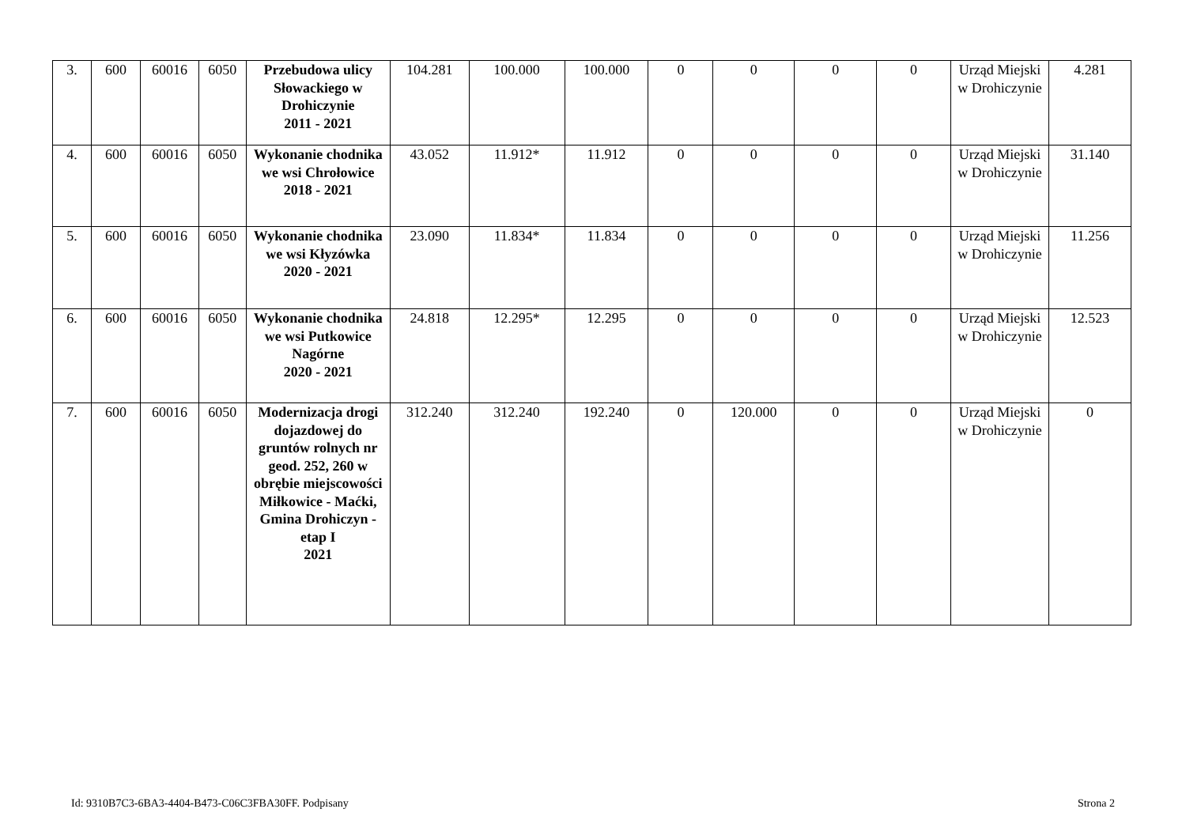| 3. | 600 | 60016 | 6050 | Przebudowa ulicy Słowackiego w Drohiczynie 2011 - 2021 | 104.281 | 100.000 | 100.000 | 0 | 0 | 0 | 0 | Urząd Miejski w Drohiczynie | 4.281 |
| 4. | 600 | 60016 | 6050 | Wykonanie chodnika we wsi Chrołowice 2018 - 2021 | 43.052 | 11.912* | 11.912 | 0 | 0 | 0 | 0 | Urząd Miejski w Drohiczynie | 31.140 |
| 5. | 600 | 60016 | 6050 | Wykonanie chodnika we wsi Kłyzówka 2020 - 2021 | 23.090 | 11.834* | 11.834 | 0 | 0 | 0 | 0 | Urząd Miejski w Drohiczynie | 11.256 |
| 6. | 600 | 60016 | 6050 | Wykonanie chodnika we wsi Putkowice Nagórne 2020 - 2021 | 24.818 | 12.295* | 12.295 | 0 | 0 | 0 | 0 | Urząd Miejski w Drohiczynie | 12.523 |
| 7. | 600 | 60016 | 6050 | Modernizacja drogi dojazdowej do gruntów rolnych nr geod. 252, 260 w obrębie miejscowości Miłkowice - Maćki, Gmina Drohiczyn - etap I 2021 | 312.240 | 312.240 | 192.240 | 0 | 120.000 | 0 | 0 | Urząd Miejski w Drohiczynie | 0 |
Id: 9310B7C3-6BA3-4404-B473-C06C3FBA30FF. Podpisany Strona 2